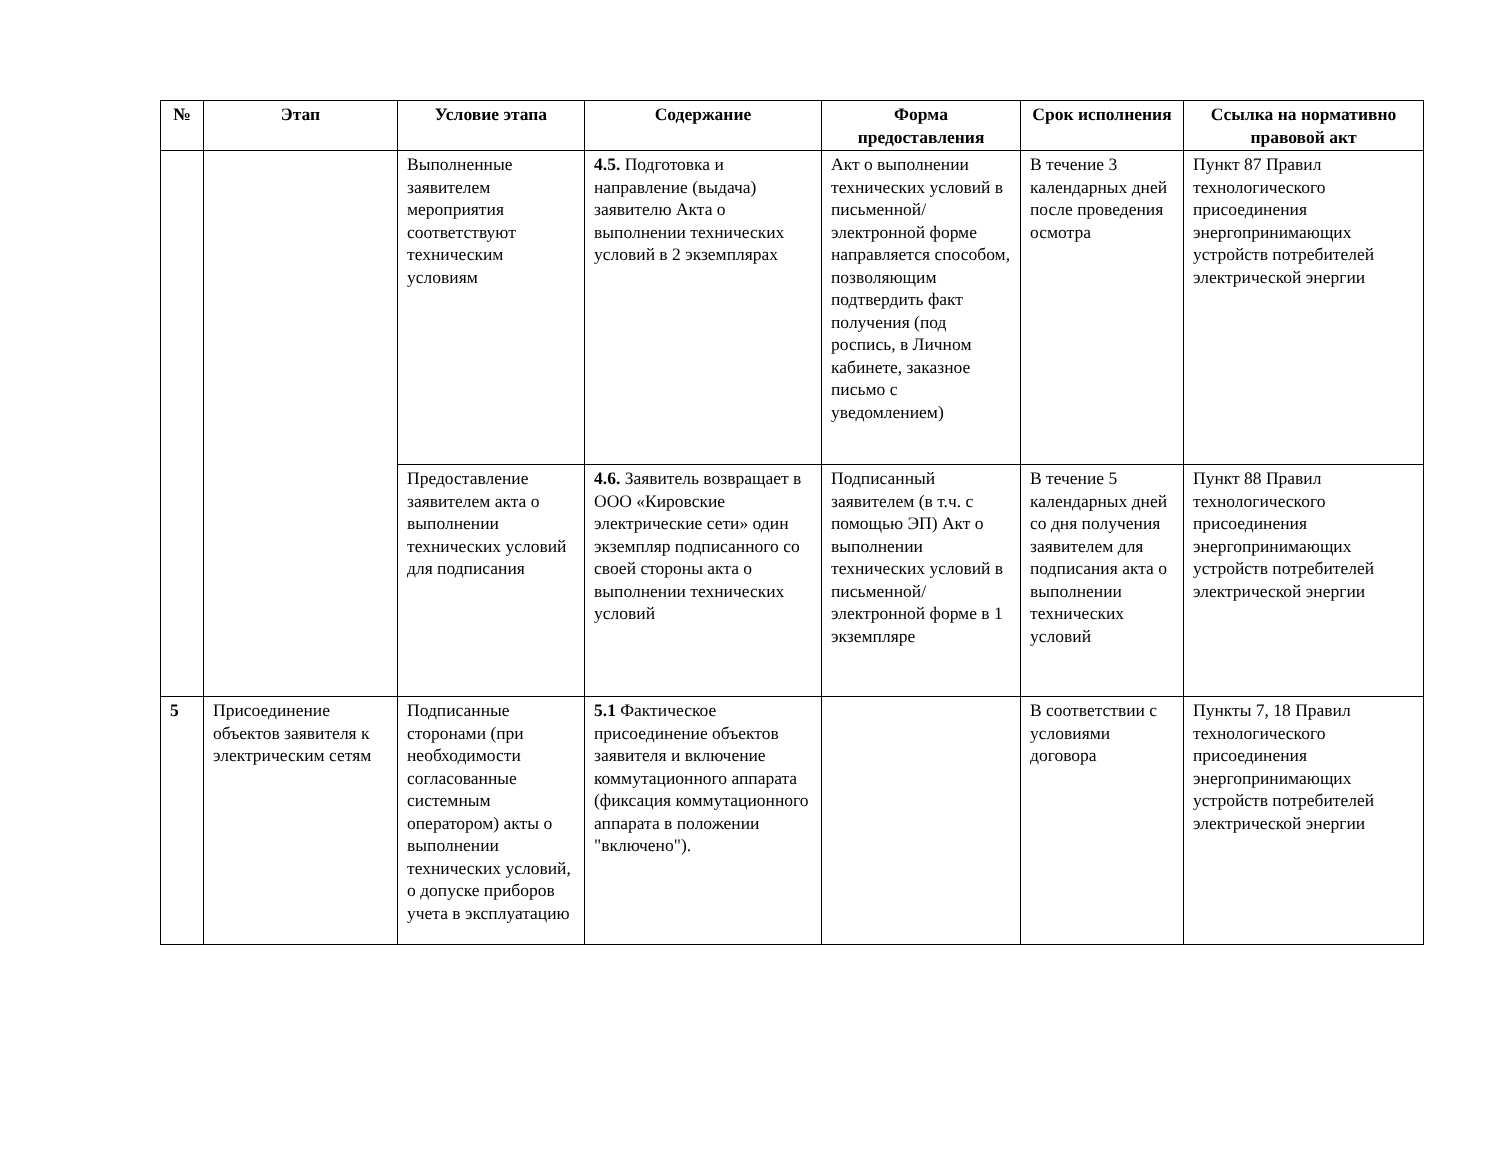| № | Этап | Условие этапа | Содержание | Форма предоставления | Срок исполнения | Ссылка на нормативно правовой акт |
| --- | --- | --- | --- | --- | --- | --- |
| | | Выполненные заявителем мероприятия соответствуют техническим условиям | 4.5. Подготовка и направление (выдача) заявителю Акта о выполнении технических условий в 2 экземплярах | Акт о выполнении технических условий в письменной/электронной форме направляется способом, позволяющим подтвердить факт получения (под роспись, в Личном кабинете, заказное письмо с уведомлением) | В течение 3 календарных дней после проведения осмотра | Пункт 87 Правил технологического присоединения энергопринимающих устройств потребителей электрической энергии |
| | | Предоставление заявителем акта о выполнении технических условий для подписания | 4.6. Заявитель возвращает в ООО «Кировские электрические сети» один экземпляр подписанного со своей стороны акта о выполнении технических условий | Подписанный заявителем (в т.ч. с помощью ЭП) Акт о выполнении технических условий в письменной/электронной форме в 1 экземпляре | В течение 5 календарных дней со дня получения заявителем для подписания акта о выполнении технических условий | Пункт 88 Правил технологического присоединения энергопринимающих устройств потребителей электрической энергии |
| 5 | Присоединение объектов заявителя к электрическим сетям | Подписанные сторонами (при необходимости согласованные системным оператором) акты о выполнении технических условий, о допуске приборов учета в эксплуатацию | 5.1 Фактическое присоединение объектов заявителя и включение коммутационного аппарата (фиксация коммутационного аппарата в положении "включено"). | | В соответствии с условиями договора | Пункты 7, 18 Правил технологического присоединения энергопринимающих устройств потребителей электрической энергии |